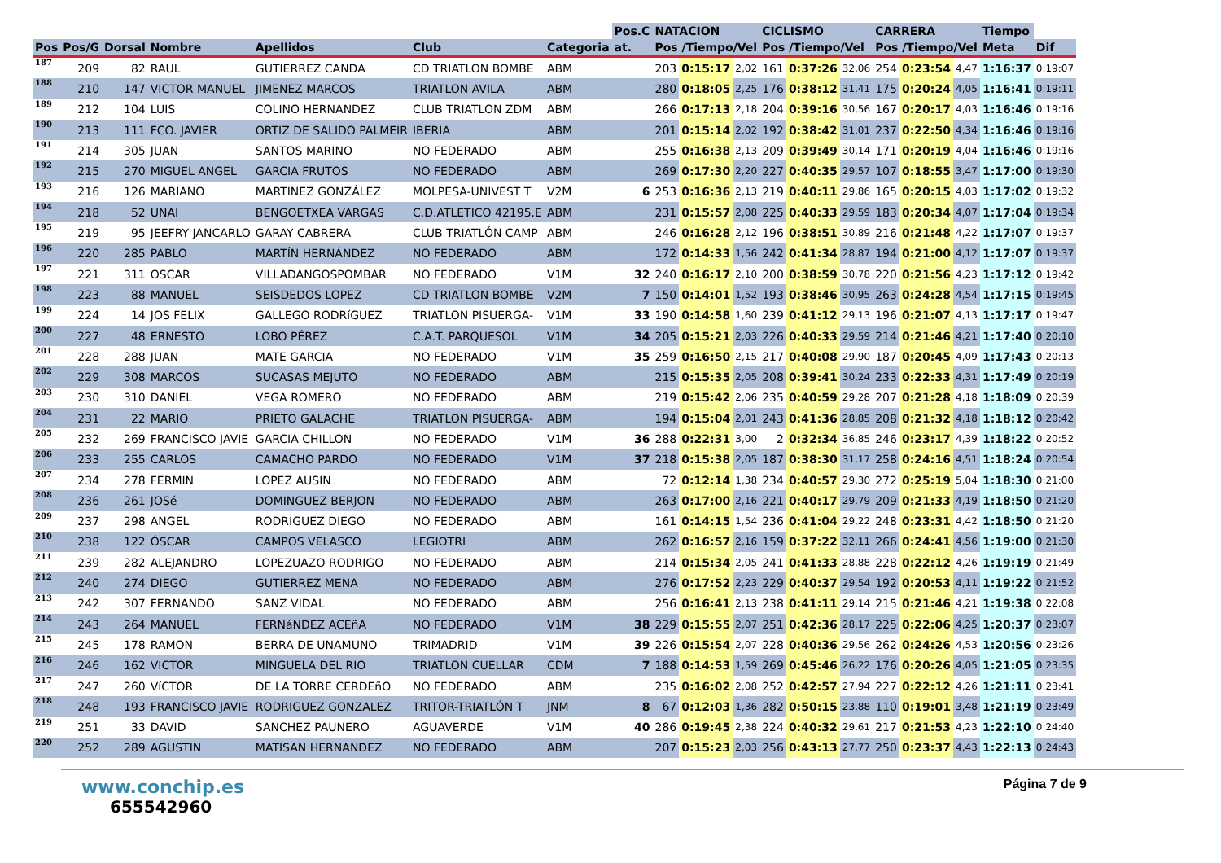| | | | | | | | Pos.C | NATACION | | | CICLISMO | | | CARRERA | | | Tiempo | |
| --- | --- | --- | --- | --- | --- | --- | --- | --- | --- | --- | --- | --- | --- | --- | --- | --- | --- | --- |
| Pos | Pos/G | Dorsal | Nombre | Apellidos | Club | Categoria | at. | Pos /Tiempo/Vel | | | Pos /Tiempo/Vel | | | Pos /Tiempo/Vel | | | Meta | Dif |
| 187 | 209 | 82 | RAUL | GUTIERREZ CANDA | CD TRIATLON BOMBE | ABM | | 203 | 0:15:17 | 2,02 | 161 | 0:37:26 | 32,06 | 254 | 0:23:54 | 4,47 | 1:16:37 | 0:19:07 |
| 188 | 210 | 147 | VICTOR MANUEL | JIMENEZ MARCOS | TRIATLON AVILA | ABM | | 280 | 0:18:05 | 2,25 | 176 | 0:38:12 | 31,41 | 175 | 0:20:24 | 4,05 | 1:16:41 | 0:19:11 |
| 189 | 212 | 104 | LUIS | COLINO HERNANDEZ | CLUB TRIATLON ZDM | ABM | | 266 | 0:17:13 | 2,18 | 204 | 0:39:16 | 30,56 | 167 | 0:20:17 | 4,03 | 1:16:46 | 0:19:16 |
| 190 | 213 | 111 | FCO. JAVIER | ORTIZ DE SALIDO PALMEIR | IBERIA | ABM | | 201 | 0:15:14 | 2,02 | 192 | 0:38:42 | 31,01 | 237 | 0:22:50 | 4,34 | 1:16:46 | 0:19:16 |
| 191 | 214 | 305 | JUAN | SANTOS MARINO | NO FEDERADO | ABM | | 255 | 0:16:38 | 2,13 | 209 | 0:39:49 | 30,14 | 171 | 0:20:19 | 4,04 | 1:16:46 | 0:19:16 |
| 192 | 215 | 270 | MIGUEL ANGEL | GARCIA FRUTOS | NO FEDERADO | ABM | | 269 | 0:17:30 | 2,20 | 227 | 0:40:35 | 29,57 | 107 | 0:18:55 | 3,47 | 1:17:00 | 0:19:30 |
| 193 | 216 | 126 | MARIANO | MARTINEZ GONZÁLEZ | MOLPESA-UNIVEST T | V2M | 6 | 253 | 0:16:36 | 2,13 | 219 | 0:40:11 | 29,86 | 165 | 0:20:15 | 4,03 | 1:17:02 | 0:19:32 |
| 194 | 218 | 52 | UNAI | BENGOETXEA VARGAS | C.D.ATLETICO 42195.E | ABM | | 231 | 0:15:57 | 2,08 | 225 | 0:40:33 | 29,59 | 183 | 0:20:34 | 4,07 | 1:17:04 | 0:19:34 |
| 195 | 219 | 95 | JEEFRY JANCARLO | GARAY CABRERA | CLUB TRIATLÓN CAMP | ABM | | 246 | 0:16:28 | 2,12 | 196 | 0:38:51 | 30,89 | 216 | 0:21:48 | 4,22 | 1:17:07 | 0:19:37 |
| 196 | 220 | 285 | PABLO | MARTÍN HERNÁNDEZ | NO FEDERADO | ABM | | 172 | 0:14:33 | 1,56 | 242 | 0:41:34 | 28,87 | 194 | 0:21:00 | 4,12 | 1:17:07 | 0:19:37 |
| 197 | 221 | 311 | OSCAR | VILLADANGOSPOMBAR | NO FEDERADO | V1M | 32 | 240 | 0:16:17 | 2,10 | 200 | 0:38:59 | 30,78 | 220 | 0:21:56 | 4,23 | 1:17:12 | 0:19:42 |
| 198 | 223 | 88 | MANUEL | SEISDEDOS LOPEZ | CD TRIATLON BOMBE | V2M | 7 | 150 | 0:14:01 | 1,52 | 193 | 0:38:46 | 30,95 | 263 | 0:24:28 | 4,54 | 1:17:15 | 0:19:45 |
| 199 | 224 | 14 | JOS FELIX | GALLEGO RODRíGUEZ | TRIATLON PISUERGA- | V1M | 33 | 190 | 0:14:58 | 1,60 | 239 | 0:41:12 | 29,13 | 196 | 0:21:07 | 4,13 | 1:17:17 | 0:19:47 |
| 200 | 227 | 48 | ERNESTO | LOBO PÉREZ | C.A.T. PARQUESOL | V1M | 34 | 205 | 0:15:21 | 2,03 | 226 | 0:40:33 | 29,59 | 214 | 0:21:46 | 4,21 | 1:17:40 | 0:20:10 |
| 201 | 228 | 288 | JUAN | MATE GARCIA | NO FEDERADO | V1M | 35 | 259 | 0:16:50 | 2,15 | 217 | 0:40:08 | 29,90 | 187 | 0:20:45 | 4,09 | 1:17:43 | 0:20:13 |
| 202 | 229 | 308 | MARCOS | SUCASAS MEJUTO | NO FEDERADO | ABM | | 215 | 0:15:35 | 2,05 | 208 | 0:39:41 | 30,24 | 233 | 0:22:33 | 4,31 | 1:17:49 | 0:20:19 |
| 203 | 230 | 310 | DANIEL | VEGA ROMERO | NO FEDERADO | ABM | | 219 | 0:15:42 | 2,06 | 235 | 0:40:59 | 29,28 | 207 | 0:21:28 | 4,18 | 1:18:09 | 0:20:39 |
| 204 | 231 | 22 | MARIO | PRIETO GALACHE | TRIATLON PISUERGA- | ABM | | 194 | 0:15:04 | 2,01 | 243 | 0:41:36 | 28,85 | 208 | 0:21:32 | 4,18 | 1:18:12 | 0:20:42 |
| 205 | 232 | 269 | FRANCISCO JAVIE | GARCIA CHILLON | NO FEDERADO | V1M | 36 | 288 | 0:22:31 | 3,00 | 2 | 0:32:34 | 36,85 | 246 | 0:23:17 | 4,39 | 1:18:22 | 0:20:52 |
| 206 | 233 | 255 | CARLOS | CAMACHO PARDO | NO FEDERADO | V1M | 37 | 218 | 0:15:38 | 2,05 | 187 | 0:38:30 | 31,17 | 258 | 0:24:16 | 4,51 | 1:18:24 | 0:20:54 |
| 207 | 234 | 278 | FERMIN | LOPEZ AUSIN | NO FEDERADO | ABM | | 72 | 0:12:14 | 1,38 | 234 | 0:40:57 | 29,30 | 272 | 0:25:19 | 5,04 | 1:18:30 | 0:21:00 |
| 208 | 236 | 261 | JOSé | DOMINGUEZ BERJON | NO FEDERADO | ABM | | 263 | 0:17:00 | 2,16 | 221 | 0:40:17 | 29,79 | 209 | 0:21:33 | 4,19 | 1:18:50 | 0:21:20 |
| 209 | 237 | 298 | ANGEL | RODRIGUEZ DIEGO | NO FEDERADO | ABM | | 161 | 0:14:15 | 1,54 | 236 | 0:41:04 | 29,22 | 248 | 0:23:31 | 4,42 | 1:18:50 | 0:21:20 |
| 210 | 238 | 122 | ÓSCAR | CAMPOS VELASCO | LEGIOTRI | ABM | | 262 | 0:16:57 | 2,16 | 159 | 0:37:22 | 32,11 | 266 | 0:24:41 | 4,56 | 1:19:00 | 0:21:30 |
| 211 | 239 | 282 | ALEJANDRO | LOPEZUAZO RODRIGO | NO FEDERADO | ABM | | 214 | 0:15:34 | 2,05 | 241 | 0:41:33 | 28,88 | 228 | 0:22:12 | 4,26 | 1:19:19 | 0:21:49 |
| 212 | 240 | 274 | DIEGO | GUTIERREZ MENA | NO FEDERADO | ABM | | 276 | 0:17:52 | 2,23 | 229 | 0:40:37 | 29,54 | 192 | 0:20:53 | 4,11 | 1:19:22 | 0:21:52 |
| 213 | 242 | 307 | FERNANDO | SANZ VIDAL | NO FEDERADO | ABM | | 256 | 0:16:41 | 2,13 | 238 | 0:41:11 | 29,14 | 215 | 0:21:46 | 4,21 | 1:19:38 | 0:22:08 |
| 214 | 243 | 264 | MANUEL | FERNáNDEZ ACEñA | NO FEDERADO | V1M | 38 | 229 | 0:15:55 | 2,07 | 251 | 0:42:36 | 28,17 | 225 | 0:22:06 | 4,25 | 1:20:37 | 0:23:07 |
| 215 | 245 | 178 | RAMON | BERRA DE UNAMUNO | TRIMADRID | V1M | 39 | 226 | 0:15:54 | 2,07 | 228 | 0:40:36 | 29,56 | 262 | 0:24:26 | 4,53 | 1:20:56 | 0:23:26 |
| 216 | 246 | 162 | VICTOR | MINGUELA DEL RIO | TRIATLON CUELLAR | CDM | 7 | 188 | 0:14:53 | 1,59 | 269 | 0:45:46 | 26,22 | 176 | 0:20:26 | 4,05 | 1:21:05 | 0:23:35 |
| 217 | 247 | 260 | VíCTOR | DE LA TORRE CERDEñO | NO FEDERADO | ABM | | 235 | 0:16:02 | 2,08 | 252 | 0:42:57 | 27,94 | 227 | 0:22:12 | 4,26 | 1:21:11 | 0:23:41 |
| 218 | 248 | 193 | FRANCISCO JAVIE | RODRIGUEZ GONZALEZ | TRITOR-TRIATLÓN T | JNM | 8 | 67 | 0:12:03 | 1,36 | 282 | 0:50:15 | 23,88 | 110 | 0:19:01 | 3,48 | 1:21:19 | 0:23:49 |
| 219 | 251 | 33 | DAVID | SANCHEZ PAUNERO | AGUAVERDE | V1M | 40 | 286 | 0:19:45 | 2,38 | 224 | 0:40:32 | 29,61 | 217 | 0:21:53 | 4,23 | 1:22:10 | 0:24:40 |
| 220 | 252 | 289 | AGUSTIN | MATISAN HERNANDEZ | NO FEDERADO | ABM | | 207 | 0:15:23 | 2,03 | 256 | 0:43:13 | 27,77 | 250 | 0:23:37 | 4,43 | 1:22:13 | 0:24:43 |
www.conchip.es
655542960
Página 7 de 9